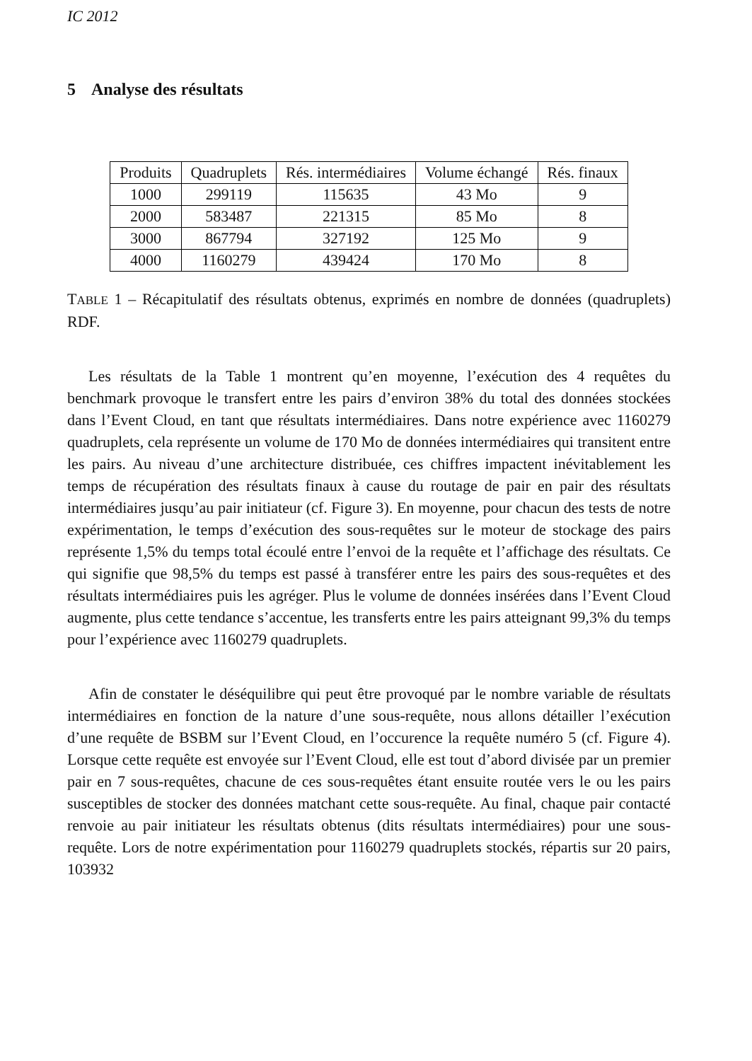IC 2012
5 Analyse des résultats
| Produits | Quadruplets | Rés. intermédiaires | Volume échangé | Rés. finaux |
| --- | --- | --- | --- | --- |
| 1000 | 299119 | 115635 | 43 Mo | 9 |
| 2000 | 583487 | 221315 | 85 Mo | 8 |
| 3000 | 867794 | 327192 | 125 Mo | 9 |
| 4000 | 1160279 | 439424 | 170 Mo | 8 |
TABLE 1 – Récapitulatif des résultats obtenus, exprimés en nombre de données (quadruplets) RDF.
Les résultats de la Table 1 montrent qu’en moyenne, l’exécution des 4 requêtes du benchmark provoque le transfert entre les pairs d’environ 38% du total des données stockées dans l’Event Cloud, en tant que résultats intermédiaires. Dans notre expérience avec 1160279 quadruplets, cela représente un volume de 170 Mo de données intermédiaires qui transitent entre les pairs. Au niveau d’une architecture distribuée, ces chiffres impactent inévitablement les temps de récupération des résultats finaux à cause du routage de pair en pair des résultats intermédiaires jusqu’au pair initiateur (cf. Figure 3). En moyenne, pour chacun des tests de notre expérimentation, le temps d’exécution des sous-requêtes sur le moteur de stockage des pairs représente 1,5% du temps total écoulé entre l’envoi de la requête et l’affichage des résultats. Ce qui signifie que 98,5% du temps est passé à transférer entre les pairs des sous-requêtes et des résultats intermédiaires puis les agréger. Plus le volume de données insérées dans l’Event Cloud augmente, plus cette tendance s’accentue, les transferts entre les pairs atteignant 99,3% du temps pour l’expérience avec 1160279 quadruplets.
Afin de constater le déséquilibre qui peut être provoqué par le nombre variable de résultats intermédiaires en fonction de la nature d’une sous-requête, nous allons détailler l’exécution d’une requête de BSBM sur l’Event Cloud, en l’occurence la requête numéro 5 (cf. Figure 4). Lorsque cette requête est envoyée sur l’Event Cloud, elle est tout d’abord divisée par un premier pair en 7 sous-requêtes, chacune de ces sous-requêtes étant ensuite routée vers le ou les pairs susceptibles de stocker des données matchant cette sous-requête. Au final, chaque pair contacté renvoie au pair initiateur les résultats obtenus (dits résultats intermédiaires) pour une sous-requête. Lors de notre expérimentation pour 1160279 quadruplets stockés, répartis sur 20 pairs, 103932